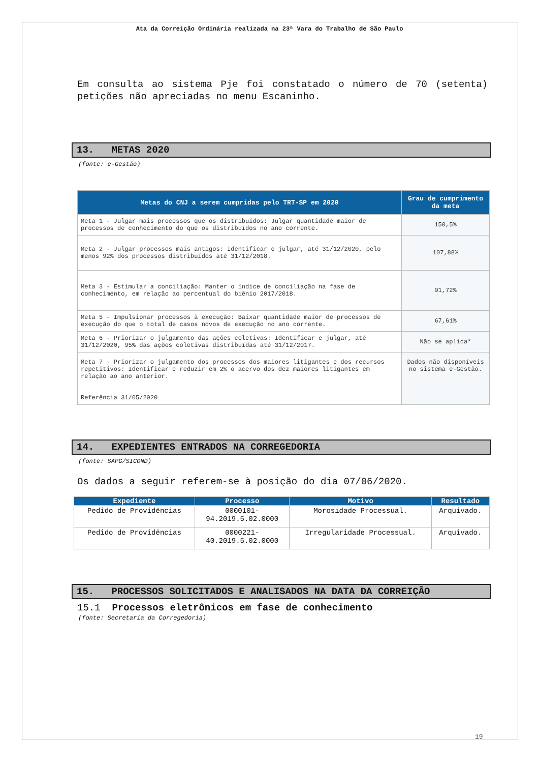Ata da Correição Ordinária realizada na 23ª Vara do Trabalho de São Paulo
Em consulta ao sistema Pje foi constatado o número de 70 (setenta) petições não apreciadas no menu Escaninho.
13. METAS 2020
(fonte: e-Gestão)
| Metas do CNJ a serem cumpridas pelo TRT-SP em 2020 | Grau de cumprimento da meta |
| --- | --- |
| Meta 1 - Julgar mais processos que os distribuídos: Julgar quantidade maior de processos de conhecimento do que os distribuídos no ano corrente. | 150,5% |
| Meta 2 - Julgar processos mais antigos: Identificar e julgar, até 31/12/2020, pelo menos 92% dos processos distribuídos até 31/12/2018. | 107,88% |
| Meta 3 - Estimular a conciliação: Manter o índice de conciliação na fase de conhecimento, em relação ao percentual do biênio 2017/2018. | 91,72% |
| Meta 5 - Impulsionar processos à execução: Baixar quantidade maior de processos de execução do que o total de casos novos de execução no ano corrente. | 67,61% |
| Meta 6 - Priorizar o julgamento das ações coletivas: Identificar e julgar, até 31/12/2020, 95% das ações coletivas distribuídas até 31/12/2017. | Não se aplica* |
| Meta 7 - Priorizar o julgamento dos processos dos maiores litigantes e dos recursos repetitivos: Identificar e reduzir em 2% o acervo dos dez maiores litigantes em relação ao ano anterior. Referência 31/05/2020 | Dados não disponíveis no sistema e-Gestão. |
14. EXPEDIENTES ENTRADOS NA CORREGEDORIA
(fonte: SAPG/SICOND)
Os dados a seguir referem-se à posição do dia 07/06/2020.
| Expediente | Processo | Motivo | Resultado |
| --- | --- | --- | --- |
| Pedido de Providências | 0000101- 94.2019.5.02.0000 | Morosidade Processual. | Arquivado. |
| Pedido de Providências | 0000221- 40.2019.5.02.0000 | Irregularidade Processual. | Arquivado. |
15. PROCESSOS SOLICITADOS E ANALISADOS NA DATA DA CORREIÇÃO
15.1 Processos eletrônicos em fase de conhecimento
(fonte: Secretaria da Corregedoria)
19